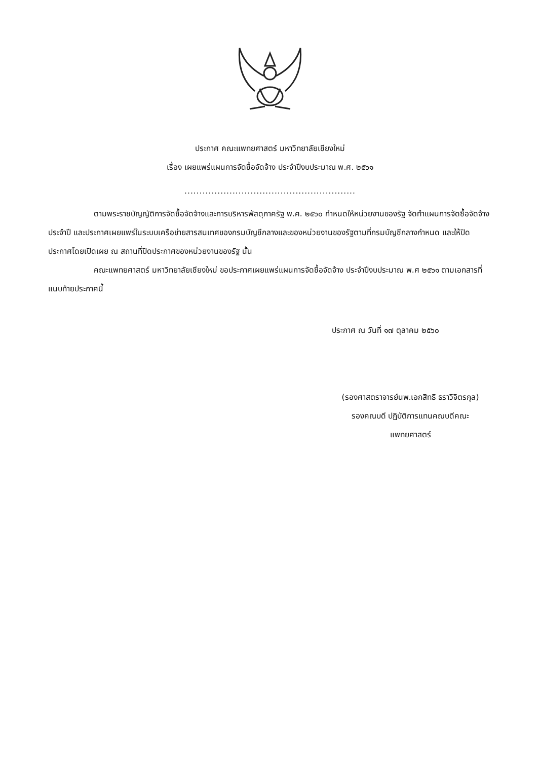ประกาศ คณะแพทยศาสตร์ มหาวิทยาลัยเชียงใหม่
เรื่อง เผยแพร่แผนการจัดซื้อจัดจ้าง ประจำปีงบประมาณ พ.ศ. ๒๕๖๑
.........................................................
ตามพระราชบัญญัติการจัดซื้อจัดจ้างและการบริหารพัสดุภาครัฐ พ.ศ. ๒๕๖๐ กำหนดให้หน่วยงานของรัฐ จัดทำแผนการจัดซื้อจัดจ้างประจำปี และประกาศเผยแพร่ในระบบเครือข่ายสารสนเทศของกรมบัญชีกลางและของหน่วยงานของรัฐตามที่กรมบัญชีกลางกำหนด และให้ปิดประกาศโดยเปิดเผย ณ สถานที่ปิดประกาศของหน่วยงานของรัฐ นั้น
คณะแพทยศาสตร์ มหาวิทยาลัยเชียงใหม่ ขอประกาศเผยแพร่แผนการจัดซื้อจัดจ้าง ประจำปีงบประมาณ พ.ศ ๒๕๖๑ ตามเอกสารที่แนบท้ายประกาศนี้
ประกาศ ณ วันที่ ๑๗ ตุลาคม ๒๕๖๐
(รองศาสตราจารย์นพ.เอกสิทธิ ธราวิจิตรกุล)
รองคณบดี ปฏิบัติการแทนคณบดีคณะ
แพทยศาสตร์